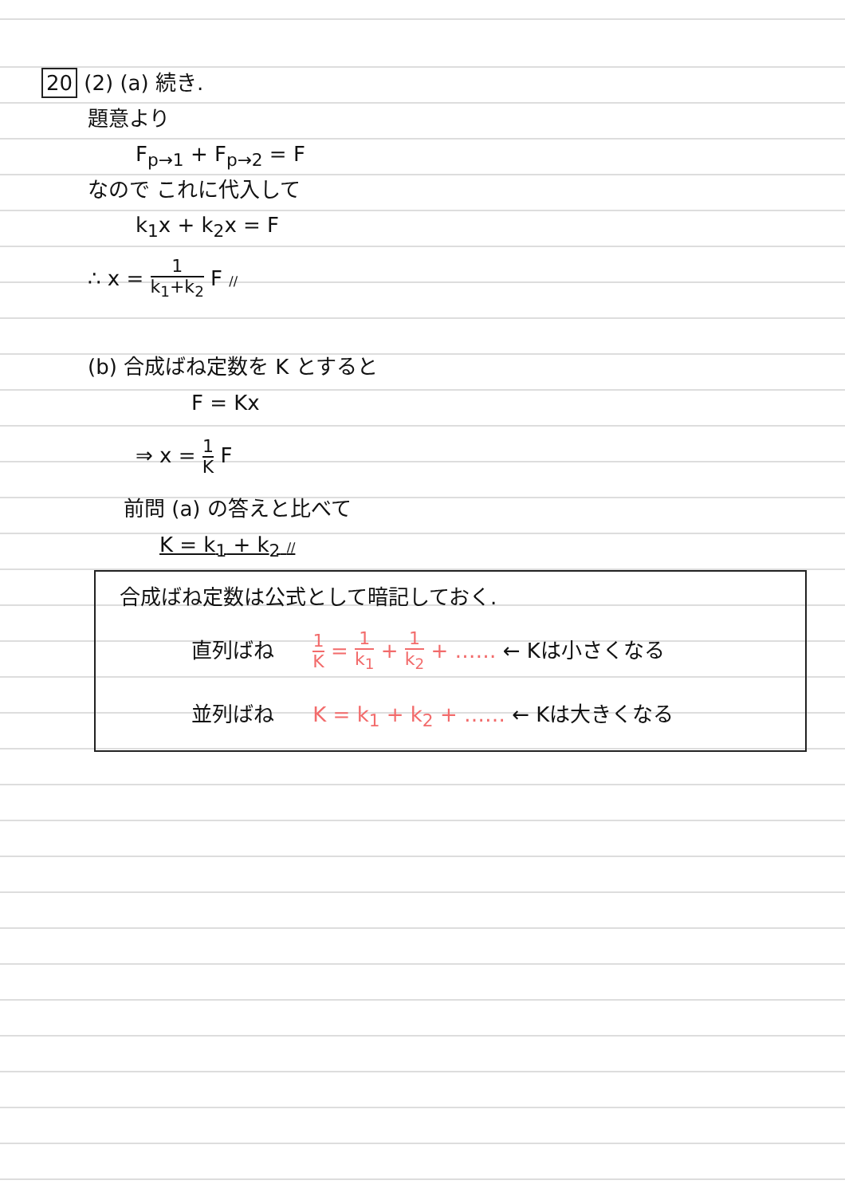20 (2) (a) 続き.
題意より
F<sub>p→1</sub> + F<sub>p→2</sub> = F
なので これに代入して
k<sub>1</sub>x + k<sub>2</sub>x = F
∴ x = 1 k<sub>1</sub>+k<sub>2</sub> F //
(b) 合成ばね定数を K とすると
F = Kx
⇒ x = 1 K F
前問 (a) の答えと比べて
K = k<sub>1</sub> + k<sub>2</sub> //
合成ばね定数は公式として暗記しておく.
直列ばね 1 K = 1 k<sub>1</sub> + 1 k<sub>2</sub> + …… ← Kは小さくなる
並列ばね K = k<sub>1</sub> + k<sub>2</sub> + …… ← Kは大きくなる